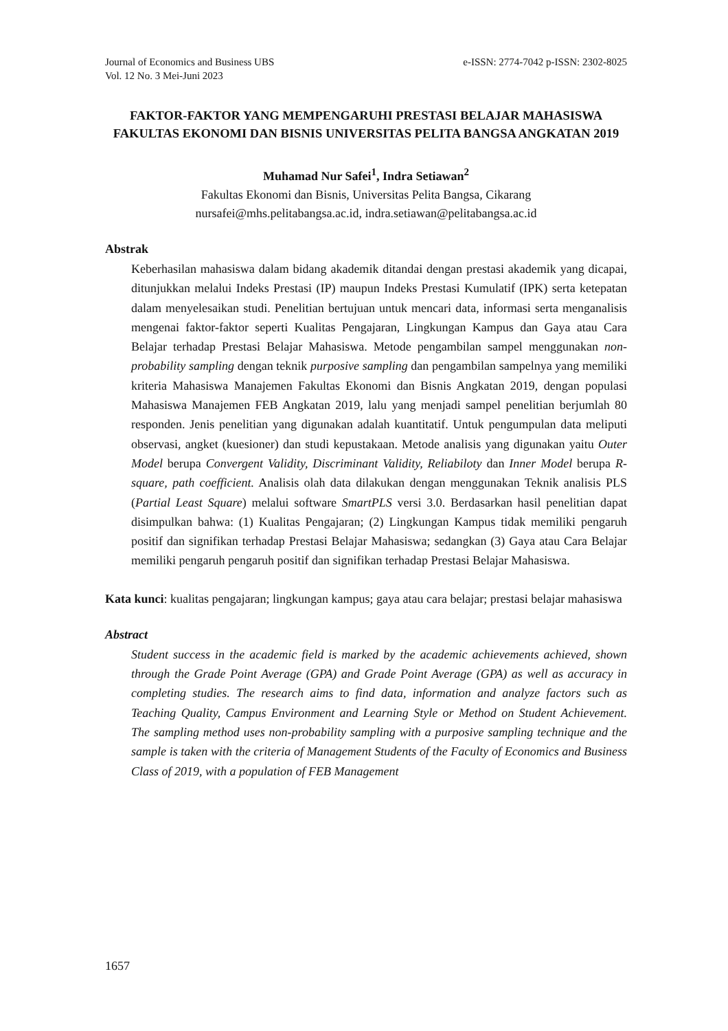e-ISSN: 2774-7042 p-ISSN: 2302-8025 Journal of Economics and Business UBS
Vol. 12 No. 3 Mei-Juni 2023
FAKTOR-FAKTOR YANG MEMPENGARUHI PRESTASI BELAJAR MAHASISWA FAKULTAS EKONOMI DAN BISNIS UNIVERSITAS PELITA BANGSA ANGKATAN 2019
Muhamad Nur Safei<sup>1</sup>, Indra Setiawan<sup>2</sup>
Fakultas Ekonomi dan Bisnis, Universitas Pelita Bangsa, Cikarang
nursafei@mhs.pelitabangsa.ac.id, indra.setiawan@pelitabangsa.ac.id
Abstrak
Keberhasilan mahasiswa dalam bidang akademik ditandai dengan prestasi akademik yang dicapai, ditunjukkan melalui Indeks Prestasi (IP) maupun Indeks Prestasi Kumulatif (IPK) serta ketepatan dalam menyelesaikan studi. Penelitian bertujuan untuk mencari data, informasi serta menganalisis mengenai faktor-faktor seperti Kualitas Pengajaran, Lingkungan Kampus dan Gaya atau Cara Belajar terhadap Prestasi Belajar Mahasiswa. Metode pengambilan sampel menggunakan non-probability sampling dengan teknik purposive sampling dan pengambilan sampelnya yang memiliki kriteria Mahasiswa Manajemen Fakultas Ekonomi dan Bisnis Angkatan 2019, dengan populasi Mahasiswa Manajemen FEB Angkatan 2019, lalu yang menjadi sampel penelitian berjumlah 80 responden. Jenis penelitian yang digunakan adalah kuantitatif. Untuk pengumpulan data meliputi observasi, angket (kuesioner) dan studi kepustakaan. Metode analisis yang digunakan yaitu Outer Model berupa Convergent Validity, Discriminant Validity, Reliabiloty dan Inner Model berupa R-square, path coefficient. Analisis olah data dilakukan dengan menggunakan Teknik analisis PLS (Partial Least Square) melalui software SmartPLS versi 3.0. Berdasarkan hasil penelitian dapat disimpulkan bahwa: (1) Kualitas Pengajaran; (2) Lingkungan Kampus tidak memiliki pengaruh positif dan signifikan terhadap Prestasi Belajar Mahasiswa; sedangkan (3) Gaya atau Cara Belajar memiliki pengaruh pengaruh positif dan signifikan terhadap Prestasi Belajar Mahasiswa.
Kata kunci: kualitas pengajaran; lingkungan kampus; gaya atau cara belajar; prestasi belajar mahasiswa
Abstract
Student success in the academic field is marked by the academic achievements achieved, shown through the Grade Point Average (GPA) and Grade Point Average (GPA) as well as accuracy in completing studies. The research aims to find data, information and analyze factors such as Teaching Quality, Campus Environment and Learning Style or Method on Student Achievement. The sampling method uses non-probability sampling with a purposive sampling technique and the sample is taken with the criteria of Management Students of the Faculty of Economics and Business Class of 2019, with a population of FEB Management
1657